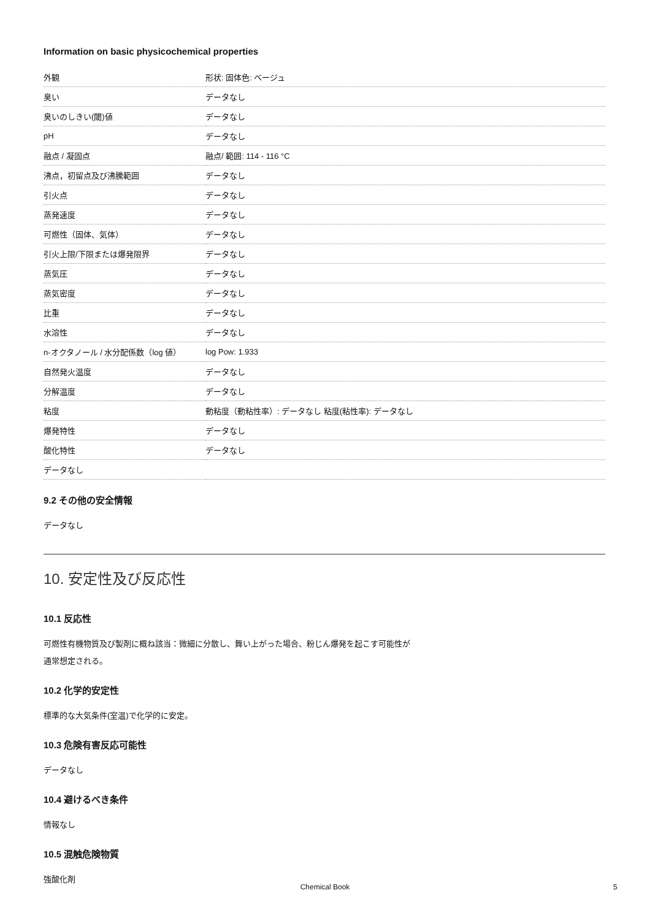Information on basic physicochemical properties
| 外観 | 形状: 固体色: ベージュ |
| 臭い | データなし |
| 臭いのしきい(閾)値 | データなし |
| pH | データなし |
| 融点 / 凝固点 | 融点/ 範囲: 114 - 116 °C |
| 沸点，初留点及び沸騰範囲 | データなし |
| 引火点 | データなし |
| 蒸発速度 | データなし |
| 可燃性（固体、気体） | データなし |
| 引火上限/下限または爆発限界 | データなし |
| 蒸気圧 | データなし |
| 蒸気密度 | データなし |
| 比重 | データなし |
| 水溶性 | データなし |
| n-オクタノール / 水分配係数（log 値） | log Pow: 1.933 |
| 自然発火温度 | データなし |
| 分解温度 | データなし |
| 粘度 | 動粘度（動粘性率）: データなし 粘度(粘性率): データなし |
| 爆発特性 | データなし |
| 酸化特性 | データなし |
| データなし | |
9.2 その他の安全情報
データなし
10. 安定性及び反応性
10.1 反応性
可燃性有機物質及び製剤に概ね該当：微細に分散し、舞い上がった場合、粉じん爆発を起こす可能性が
通常想定される。
10.2 化学的安定性
標準的な大気条件(室温)で化学的に安定。
10.3 危険有害反応可能性
データなし
10.4 避けるべき条件
情報なし
10.5 混触危険物質
強酸化剤
Chemical Book 5